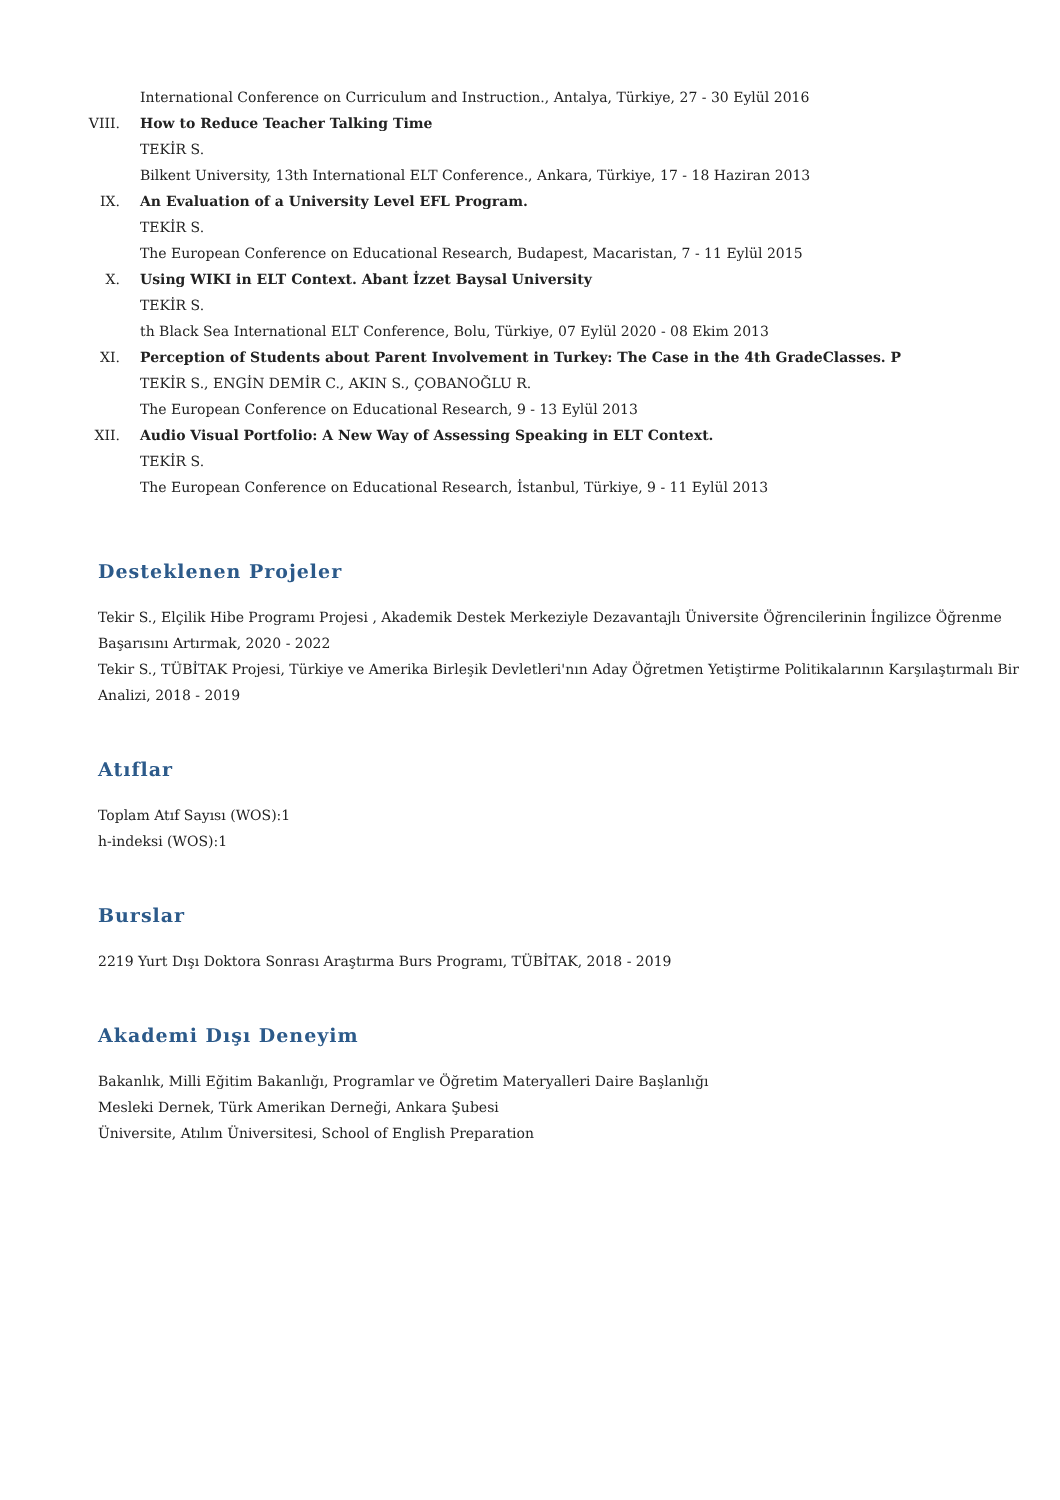International Conference on Curriculum and Instruction., Antalya, Türkiye, 27 - 30 Eylül 2016
VIII. How to Reduce Teacher Talking Time
TEKİR S.
Bilkent University, 13th International ELT Conference., Ankara, Türkiye, 17 - 18 Haziran 2013
IX. An Evaluation of a University Level EFL Program.
TEKİR S.
The European Conference on Educational Research, Budapest, Macaristan, 7 - 11 Eylül 2015
X. Using WIKI in ELT Context. Abant İzzet Baysal University
TEKİR S.
th Black Sea International ELT Conference, Bolu, Türkiye, 07 Eylül 2020 - 08 Ekim 2013
XI. Perception of Students about Parent Involvement in Turkey: The Case in the 4th GradeClasses. P
TEKİR S., ENGİN DEMİR C., AKIN S., ÇOBANOĞLU R.
The European Conference on Educational Research, 9 - 13 Eylül 2013
XII. Audio Visual Portfolio: A New Way of Assessing Speaking in ELT Context.
TEKİR S.
The European Conference on Educational Research, İstanbul, Türkiye, 9 - 11 Eylül 2013
Desteklenen Projeler
Tekir S., Elçilik Hibe Programı Projesi , Akademik Destek Merkeziyle Dezavantajlı Üniversite Öğrencilerinin İngilizce Öğrenme Başarısını Artırmak, 2020 - 2022
Tekir S., TÜBİTAK Projesi, Türkiye ve Amerika Birleşik Devletleri'nın Aday Öğretmen Yetiştirme Politikalarının Karşılaştırmalı Bir Analizi, 2018 - 2019
Atıflar
Toplam Atıf Sayısı (WOS):1
h-indeksi (WOS):1
Burslar
2219 Yurt Dışı Doktora Sonrası Araştırma Burs Programı, TÜBİTAK, 2018 - 2019
Akademi Dışı Deneyim
Bakanlık, Milli Eğitim Bakanlığı, Programlar ve Öğretim Materyalleri Daire Başlanlığı
Mesleki Dernek, Türk Amerikan Derneği, Ankara Şubesi
Üniversite, Atılım Üniversitesi, School of English Preparation